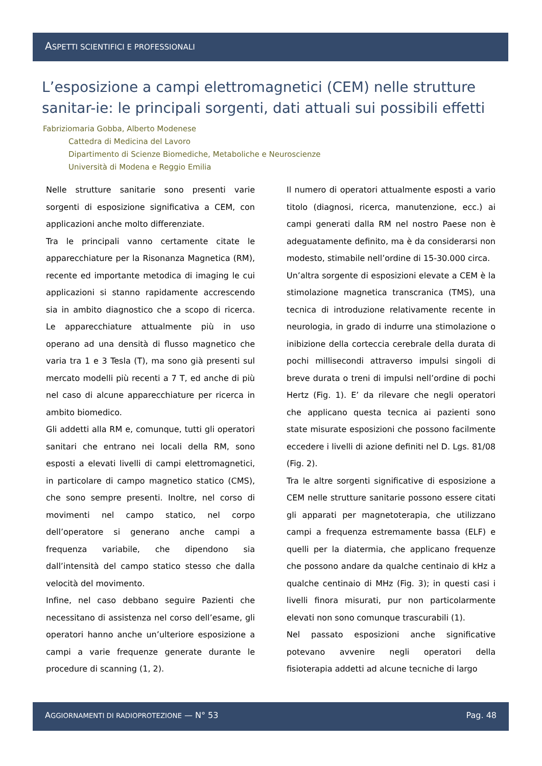ASPETTI SCIENTIFICI E PROFESSIONALI
L’esposizione a campi elettromagnetici (CEM) nelle strutture sanitar-ie: le principali sorgenti, dati attuali sui possibili effetti
Fabriziomaria Gobba, Alberto Modenese
Cattedra di Medicina del Lavoro
Dipartimento di Scienze Biomediche, Metaboliche e Neuroscienze
Università di Modena e Reggio Emilia
Nelle strutture sanitarie sono presenti varie sorgenti di esposizione significativa a CEM, con applicazioni anche molto differenziate.
Tra le principali vanno certamente citate le apparecchiature per la Risonanza Magnetica (RM), recente ed importante metodica di imaging le cui applicazioni si stanno rapidamente accrescendo sia in ambito diagnostico che a scopo di ricerca. Le apparecchiature attualmente più in uso operano ad una densità di flusso magnetico che varia tra 1 e 3 Tesla (T), ma sono già presenti sul mercato modelli più recenti a 7 T, ed anche di più nel caso di alcune apparecchiature per ricerca in ambito biomedico.
Gli addetti alla RM e, comunque, tutti gli operatori sanitari che entrano nei locali della RM, sono esposti a elevati livelli di campi elettromagnetici, in particolare di campo magnetico statico (CMS), che sono sempre presenti. Inoltre, nel corso di movimenti nel campo statico, nel corpo dell’operatore si generano anche campi a frequenza variabile, che dipendono sia dall’intensità del campo statico stesso che dalla velocità del movimento.
Infine, nel caso debbano seguire Pazienti che necessitano di assistenza nel corso dell’esame, gli operatori hanno anche un’ulteriore esposizione a campi a varie frequenze generate durante le procedure di scanning (1, 2).
Il numero di operatori attualmente esposti a vario titolo (diagnosi, ricerca, manutenzione, ecc.) ai campi generati dalla RM nel nostro Paese non è adeguatamente definito, ma è da considerarsi non modesto, stimabile nell’ordine di 15-30.000 circa.
Un’altra sorgente di esposizioni elevate a CEM è la stimolazione magnetica transcranica (TMS), una tecnica di introduzione relativamente recente in neurologia, in grado di indurre una stimolazione o inibizione della corteccia cerebrale della durata di pochi millisecondi attraverso impulsi singoli di breve durata o treni di impulsi nell’ordine di pochi Hertz (Fig. 1). E’ da rilevare che negli operatori che applicano questa tecnica ai pazienti sono state misurate esposizioni che possono facilmente eccedere i livelli di azione definiti nel D. Lgs. 81/08 (Fig. 2).
Tra le altre sorgenti significative di esposizione a CEM nelle strutture sanitarie possono essere citati gli apparati per magnetoterapia, che utilizzano campi a frequenza estremamente bassa (ELF) e quelli per la diatermia, che applicano frequenze che possono andare da qualche centinaio di kHz a qualche centinaio di MHz (Fig. 3); in questi casi i livelli finora misurati, pur non particolarmente elevati non sono comunque trascurabili (1).
Nel passato esposizioni anche significative potevano avvenire negli operatori della fisioterapia addetti ad alcune tecniche di largo
AGGIORNAMENTI DI RADIOPROTEZIONE — N° 53 Pag. 48